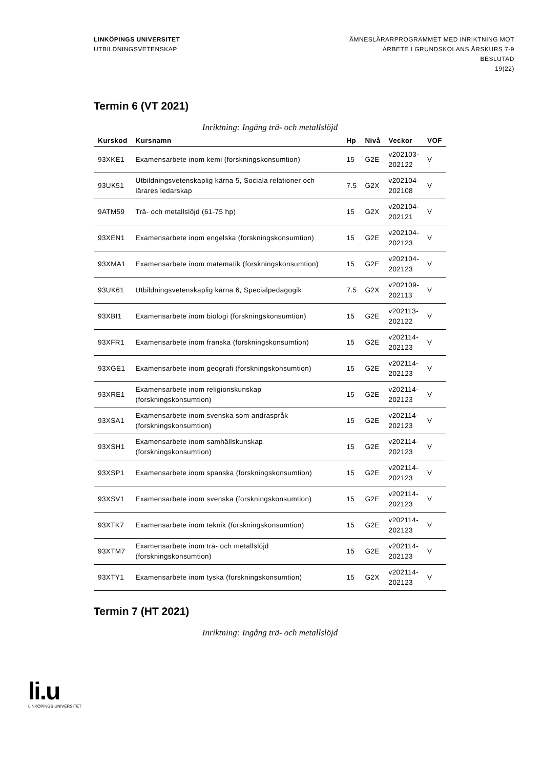LINKÖPINGS UNIVERSITET
UTBILDNINGSVETENSKAP
ÄMNESLÄRARPROGRAMMET MED INRIKTNING MOT
ARBETE I GRUNDSKOLANS ÅRSKURS 7-9
BESLUTAD
19(22)
Termin 6 (VT 2021)
Inriktning: Ingång trä- och metallslöjd
| Kurskod | Kursnamn | Hp | Nivå | Veckor | VOF |
| --- | --- | --- | --- | --- | --- |
| 93XKE1 | Examensarbete inom kemi (forskningskonsumtion) | 15 | G2E | v202103- 202122 | V |
| 93UK51 | Utbildningsvetenskaplig kärna 5, Sociala relationer och lärares ledarskap | 7.5 | G2X | v202104- 202108 | V |
| 9ATM59 | Trä- och metallslöjd (61-75 hp) | 15 | G2X | v202104- 202121 | V |
| 93XEN1 | Examensarbete inom engelska (forskningskonsumtion) | 15 | G2E | v202104- 202123 | V |
| 93XMA1 | Examensarbete inom matematik (forskningskonsumtion) | 15 | G2E | v202104- 202123 | V |
| 93UK61 | Utbildningsvetenskaplig kärna 6, Specialpedagogik | 7.5 | G2X | v202109- 202113 | V |
| 93XBI1 | Examensarbete inom biologi (forskningskonsumtion) | 15 | G2E | v202113- 202122 | V |
| 93XFR1 | Examensarbete inom franska (forskningskonsumtion) | 15 | G2E | v202114- 202123 | V |
| 93XGE1 | Examensarbete inom geografi (forskningskonsumtion) | 15 | G2E | v202114- 202123 | V |
| 93XRE1 | Examensarbete inom religionskunskap (forskningskonsumtion) | 15 | G2E | v202114- 202123 | V |
| 93XSA1 | Examensarbete inom svenska som andraspråk (forskningskonsumtion) | 15 | G2E | v202114- 202123 | V |
| 93XSH1 | Examensarbete inom samhällskunskap (forskningskonsumtion) | 15 | G2E | v202114- 202123 | V |
| 93XSP1 | Examensarbete inom spanska (forskningskonsumtion) | 15 | G2E | v202114- 202123 | V |
| 93XSV1 | Examensarbete inom svenska (forskningskonsumtion) | 15 | G2E | v202114- 202123 | V |
| 93XTK7 | Examensarbete inom teknik (forskningskonsumtion) | 15 | G2E | v202114- 202123 | V |
| 93XTM7 | Examensarbete inom trä- och metallslöjd (forskningskonsumtion) | 15 | G2E | v202114- 202123 | V |
| 93XTY1 | Examensarbete inom tyska (forskningskonsumtion) | 15 | G2X | v202114- 202123 | V |
Termin 7 (HT 2021)
Inriktning: Ingång trä- och metallslöjd
li.u
LINKÖPINGS UNIVERSITET